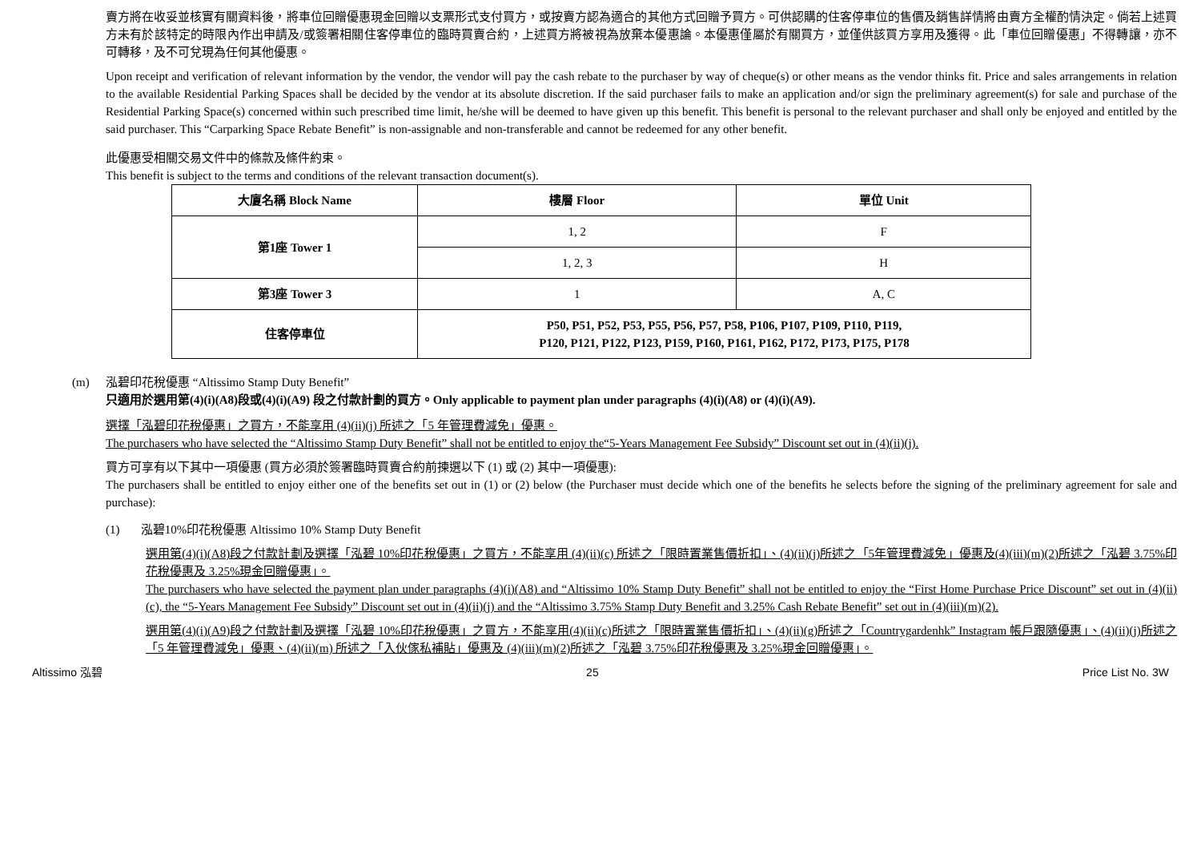賣方將在收妥並核實有關資料後，將車位回贈優惠現金回贈以支票形式支付買方，或按賣方認為適合的其他方式回贈予買方。可供認購的住客停車位的售價及銷售詳情將由賣方全權酌情決定。倘若上述買方未有於該特定的時限內作出申請及/或簽署相關住客停車位的臨時買賣合約，上述買方將被視為放棄本優惠論。本優惠僅屬於有關買方，並僅供該買方享用及獲得。此「車位回贈優惠」不得轉讓，亦不可轉移，及不可兌現為任何其他優惠。
Upon receipt and verification of relevant information by the vendor, the vendor will pay the cash rebate to the purchaser by way of cheque(s) or other means as the vendor thinks fit. Price and sales arrangements in relation to the available Residential Parking Spaces shall be decided by the vendor at its absolute discretion. If the said purchaser fails to make an application and/or sign the preliminary agreement(s) for sale and purchase of the Residential Parking Space(s) concerned within such prescribed time limit, he/she will be deemed to have given up this benefit. This benefit is personal to the relevant purchaser and shall only be enjoyed and entitled by the said purchaser. This “Carparking Space Rebate Benefit” is non-assignable and non-transferable and cannot be redeemed for any other benefit.
此優惠受相關交易文件中的條款及條件約束。
This benefit is subject to the terms and conditions of the relevant transaction document(s).
| 大廈名稱 Block Name | 樓層 Floor | 單位 Unit |
| --- | --- | --- |
| 第1座 Tower 1 | 1, 2 | F |
| | 1, 2, 3 | H |
| 第3座 Tower 3 | 1 | A, C |
| 住客停車位 | P50, P51, P52, P53, P55, P56, P57, P58, P106, P107, P109, P110, P119, P120, P121, P122, P123, P159, P160, P161, P162, P172, P173, P175, P178 | |
(m) 泓碧印花稅優惠 “Altissimo Stamp Duty Benefit”
只適用於選用第(4)(i)(A8)段或(4)(i)(A9) 段之付款計劃的買方。Only applicable to payment plan under paragraphs (4)(i)(A8) or (4)(i)(A9).
選擇「泓碧印花稅優惠」之買方，不能享用 (4)(ii)(j) 所述之「5 年管理費減免」優惠。
The purchasers who have selected the “Altissimo Stamp Duty Benefit” shall not be entitled to enjoy the“5-Years Management Fee Subsidy” Discount set out in (4)(ii)(j).
買方可享有以下其中一項優惠 (買方必須於簽署臨時買賣合約前揀選以下 (1) 或 (2) 其中一項優惠):
The purchasers shall be entitled to enjoy either one of the benefits set out in (1) or (2) below (the Purchaser must decide which one of the benefits he selects before the signing of the preliminary agreement for sale and purchase):
(1) 泓碧10%印花稅優惠 Altissimo 10% Stamp Duty Benefit
選用第(4)(i)(A8)段之付款計劃及選擇「泓碧 10%印花稅優惠」之買方，不能享用 (4)(ii)(c) 所述之「限時置業售價折扣」、(4)(ii)(j)所述之「5年管理費減免」優惠及(4)(iii)(m)(2)所述之「泓碧 3.75%印花稅優惠及 3.25%現金回贈優惠」。
The purchasers who have selected the payment plan under paragraphs (4)(i)(A8) and “Altissimo 10% Stamp Duty Benefit” shall not be entitled to enjoy the “First Home Purchase Price Discount” set out in (4)(ii)(c), the “5-Years Management Fee Subsidy” Discount set out in (4)(ii)(j) and the “Altissimo 3.75% Stamp Duty Benefit and 3.25% Cash Rebate Benefit” set out in (4)(iii)(m)(2).
選用第(4)(i)(A9)段之付款計劃及選擇「泓碧 10%印花稅優惠」之買方，不能享用(4)(ii)(c)所述之「限時置業售價折扣」、(4)(ii)(g)所述之「Countrygardenhk” Instagram 帳戶跟隨優惠」、(4)(ii)(j)所述之「5 年管理費減免」優惠、(4)(ii)(m) 所述之「入伙傢私補貼」優惠及 (4)(iii)(m)(2)所述之「泓碧 3.75%印花稅優惠及 3.25%現金回贈優惠」。
Altissimo 泓碧 25 Price List No. 3W